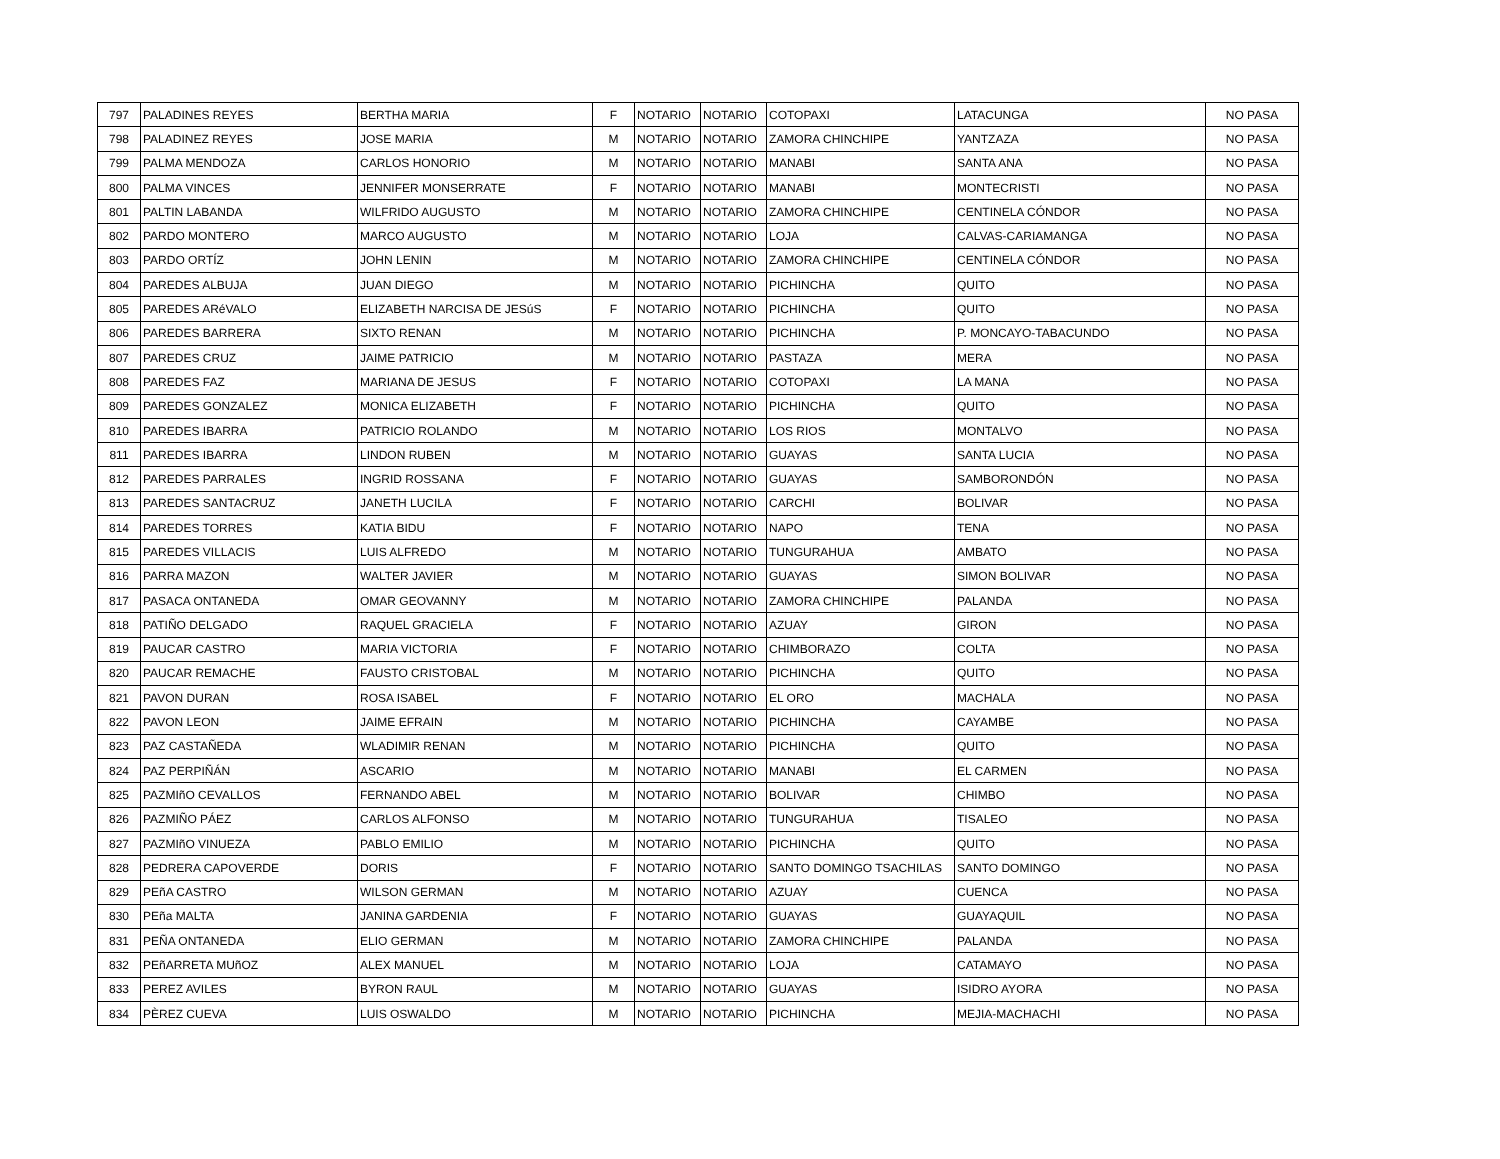| 797 | PALADINES REYES | BERTHA MARIA | F | NOTARIO | NOTARIO | COTOPAXI | LATACUNGA | NO PASA |
| 798 | PALADINEZ REYES | JOSE MARIA | M | NOTARIO | NOTARIO | ZAMORA CHINCHIPE | YANTZAZA | NO PASA |
| 799 | PALMA MENDOZA | CARLOS HONORIO | M | NOTARIO | NOTARIO | MANABI | SANTA ANA | NO PASA |
| 800 | PALMA VINCES | JENNIFER MONSERRATE | F | NOTARIO | NOTARIO | MANABI | MONTECRISTI | NO PASA |
| 801 | PALTIN LABANDA | WILFRIDO AUGUSTO | M | NOTARIO | NOTARIO | ZAMORA CHINCHIPE | CENTINELA CÓNDOR | NO PASA |
| 802 | PARDO MONTERO | MARCO AUGUSTO | M | NOTARIO | NOTARIO | LOJA | CALVAS-CARIAMANGA | NO PASA |
| 803 | PARDO ORTÍZ | JOHN LENIN | M | NOTARIO | NOTARIO | ZAMORA CHINCHIPE | CENTINELA CÓNDOR | NO PASA |
| 804 | PAREDES ALBUJA | JUAN DIEGO | M | NOTARIO | NOTARIO | PICHINCHA | QUITO | NO PASA |
| 805 | PAREDES ARéVALO | ELIZABETH NARCISA DE JESúS | F | NOTARIO | NOTARIO | PICHINCHA | QUITO | NO PASA |
| 806 | PAREDES BARRERA | SIXTO RENAN | M | NOTARIO | NOTARIO | PICHINCHA | P. MONCAYO-TABACUNDO | NO PASA |
| 807 | PAREDES CRUZ | JAIME PATRICIO | M | NOTARIO | NOTARIO | PASTAZA | MERA | NO PASA |
| 808 | PAREDES FAZ | MARIANA DE JESUS | F | NOTARIO | NOTARIO | COTOPAXI | LA MANA | NO PASA |
| 809 | PAREDES GONZALEZ | MONICA ELIZABETH | F | NOTARIO | NOTARIO | PICHINCHA | QUITO | NO PASA |
| 810 | PAREDES IBARRA | PATRICIO ROLANDO | M | NOTARIO | NOTARIO | LOS RIOS | MONTALVO | NO PASA |
| 811 | PAREDES IBARRA | LINDON RUBEN | M | NOTARIO | NOTARIO | GUAYAS | SANTA LUCIA | NO PASA |
| 812 | PAREDES PARRALES | INGRID ROSSANA | F | NOTARIO | NOTARIO | GUAYAS | SAMBORONDÓN | NO PASA |
| 813 | PAREDES SANTACRUZ | JANETH LUCILA | F | NOTARIO | NOTARIO | CARCHI | BOLIVAR | NO PASA |
| 814 | PAREDES TORRES | KATIA BIDU | F | NOTARIO | NOTARIO | NAPO | TENA | NO PASA |
| 815 | PAREDES VILLACIS | LUIS ALFREDO | M | NOTARIO | NOTARIO | TUNGURAHUA | AMBATO | NO PASA |
| 816 | PARRA MAZON | WALTER JAVIER | M | NOTARIO | NOTARIO | GUAYAS | SIMON BOLIVAR | NO PASA |
| 817 | PASACA ONTANEDA | OMAR GEOVANNY | M | NOTARIO | NOTARIO | ZAMORA CHINCHIPE | PALANDA | NO PASA |
| 818 | PATIÑO DELGADO | RAQUEL GRACIELA | F | NOTARIO | NOTARIO | AZUAY | GIRON | NO PASA |
| 819 | PAUCAR CASTRO | MARIA VICTORIA | F | NOTARIO | NOTARIO | CHIMBORAZO | COLTA | NO PASA |
| 820 | PAUCAR REMACHE | FAUSTO CRISTOBAL | M | NOTARIO | NOTARIO | PICHINCHA | QUITO | NO PASA |
| 821 | PAVON DURAN | ROSA ISABEL | F | NOTARIO | NOTARIO | EL ORO | MACHALA | NO PASA |
| 822 | PAVON LEON | JAIME EFRAIN | M | NOTARIO | NOTARIO | PICHINCHA | CAYAMBE | NO PASA |
| 823 | PAZ CASTAÑEDA | WLADIMIR RENAN | M | NOTARIO | NOTARIO | PICHINCHA | QUITO | NO PASA |
| 824 | PAZ PERPIÑÁN | ASCARIO | M | NOTARIO | NOTARIO | MANABI | EL CARMEN | NO PASA |
| 825 | PAZMIñO CEVALLOS | FERNANDO ABEL | M | NOTARIO | NOTARIO | BOLIVAR | CHIMBO | NO PASA |
| 826 | PAZMIÑO PÁEZ | CARLOS ALFONSO | M | NOTARIO | NOTARIO | TUNGURAHUA | TISALEO | NO PASA |
| 827 | PAZMIñO VINUEZA | PABLO EMILIO | M | NOTARIO | NOTARIO | PICHINCHA | QUITO | NO PASA |
| 828 | PEDRERA CAPOVERDE | DORIS | F | NOTARIO | NOTARIO | SANTO DOMINGO TSACHILAS | SANTO DOMINGO | NO PASA |
| 829 | PEñA CASTRO | WILSON GERMAN | M | NOTARIO | NOTARIO | AZUAY | CUENCA | NO PASA |
| 830 | PEña MALTA | JANINA GARDENIA | F | NOTARIO | NOTARIO | GUAYAS | GUAYAQUIL | NO PASA |
| 831 | PEÑA ONTANEDA | ELIO GERMAN | M | NOTARIO | NOTARIO | ZAMORA CHINCHIPE | PALANDA | NO PASA |
| 832 | PEñARRETA MUñOZ | ALEX MANUEL | M | NOTARIO | NOTARIO | LOJA | CATAMAYO | NO PASA |
| 833 | PEREZ AVILES | BYRON RAUL | M | NOTARIO | NOTARIO | GUAYAS | ISIDRO AYORA | NO PASA |
| 834 | PÈREZ CUEVA | LUIS OSWALDO | M | NOTARIO | NOTARIO | PICHINCHA | MEJIA-MACHACHI | NO PASA |